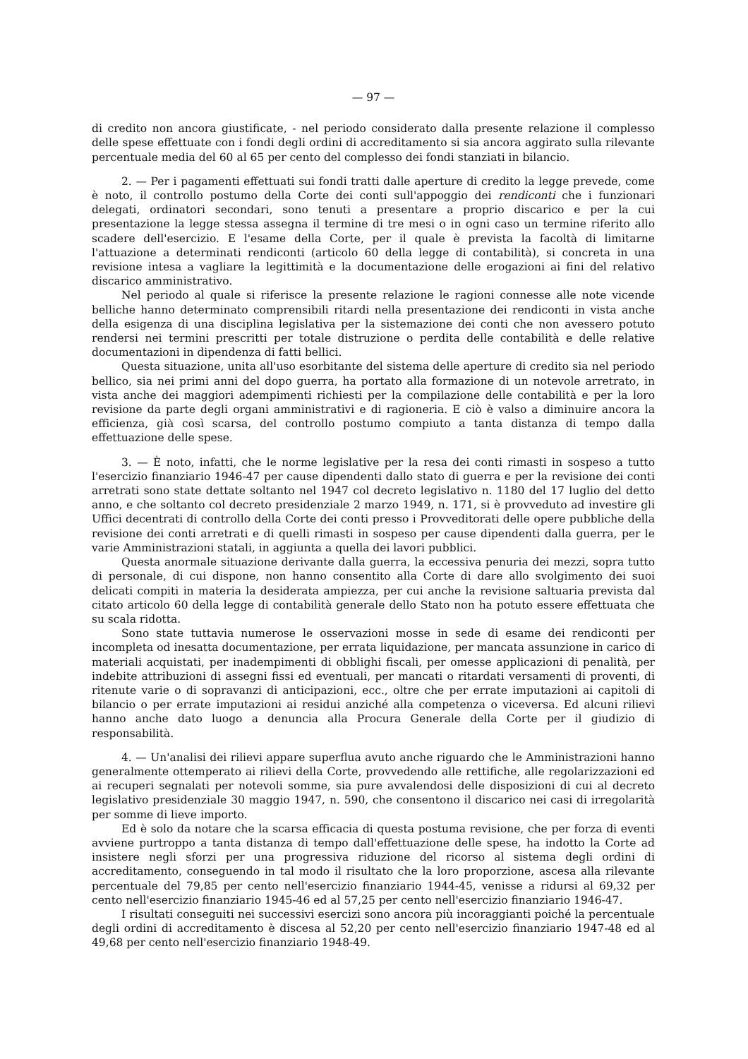— 97 —
di credito non ancora giustificate, - nel periodo considerato dalla presente relazione il complesso delle spese effettuate con i fondi degli ordini di accreditamento si sia ancora aggirato sulla rilevante percentuale media del 60 al 65 per cento del complesso dei fondi stanziati in bilancio.
2. — Per i pagamenti effettuati sui fondi tratti dalle aperture di credito la legge prevede, come è noto, il controllo postumo della Corte dei conti sull'appoggio dei rendiconti che i funzionari delegati, ordinatori secondari, sono tenuti a presentare a proprio discarico e per la cui presentazione la legge stessa assegna il termine di tre mesi o in ogni caso un termine riferito allo scadere dell'esercizio. E l'esame della Corte, per il quale è prevista la facoltà di limitarne l'attuazione a determinati rendiconti (articolo 60 della legge di contabilità), si concreta in una revisione intesa a vagliare la legittimità e la documentazione delle erogazioni ai fini del relativo discarico amministrativo.
Nel periodo al quale si riferisce la presente relazione le ragioni connesse alle note vicende belliche hanno determinato comprensibili ritardi nella presentazione dei rendiconti in vista anche della esigenza di una disciplina legislativa per la sistemazione dei conti che non avessero potuto rendersi nei termini prescritti per totale distruzione o perdita delle contabilità e delle relative documentazioni in dipendenza di fatti bellici.
Questa situazione, unita all'uso esorbitante del sistema delle aperture di credito sia nel periodo bellico, sia nei primi anni del dopo guerra, ha portato alla formazione di un notevole arretrato, in vista anche dei maggiori adempimenti richiesti per la compilazione delle contabilità e per la loro revisione da parte degli organi amministrativi e di ragioneria. E ciò è valso a diminuire ancora la efficienza, già così scarsa, del controllo postumo compiuto a tanta distanza di tempo dalla effettuazione delle spese.
3. — È noto, infatti, che le norme legislative per la resa dei conti rimasti in sospeso a tutto l'esercizio finanziario 1946-47 per cause dipendenti dallo stato di guerra e per la revisione dei conti arretrati sono state dettate soltanto nel 1947 col decreto legislativo n. 1180 del 17 luglio del detto anno, e che soltanto col decreto presidenziale 2 marzo 1949, n. 171, si è provveduto ad investire gli Uffici decentrati di controllo della Corte dei conti presso i Provveditorati delle opere pubbliche della revisione dei conti arretrati e di quelli rimasti in sospeso per cause dipendenti dalla guerra, per le varie Amministrazioni statali, in aggiunta a quella dei lavori pubblici.
Questa anormale situazione derivante dalla guerra, la eccessiva penuria dei mezzi, sopra tutto di personale, di cui dispone, non hanno consentito alla Corte di dare allo svolgimento dei suoi delicati compiti in materia la desiderata ampiezza, per cui anche la revisione saltuaria prevista dal citato articolo 60 della legge di contabilità generale dello Stato non ha potuto essere effettuata che su scala ridotta.
Sono state tuttavia numerose le osservazioni mosse in sede di esame dei rendiconti per incompleta od inesatta documentazione, per errata liquidazione, per mancata assunzione in carico di materiali acquistati, per inadempimenti di obblighi fiscali, per omesse applicazioni di penalità, per indebite attribuzioni di assegni fissi ed eventuali, per mancati o ritardati versamenti di proventi, di ritenute varie o di sopravanzi di anticipazioni, ecc., oltre che per errate imputazioni ai capitoli di bilancio o per errate imputazioni ai residui anziché alla competenza o viceversa. Ed alcuni rilievi hanno anche dato luogo a denuncia alla Procura Generale della Corte per il giudizio di responsabilità.
4. — Un'analisi dei rilievi appare superflua avuto anche riguardo che le Amministrazioni hanno generalmente ottemperato ai rilievi della Corte, provvedendo alle rettifiche, alle regolarizzazioni ed ai recuperi segnalati per notevoli somme, sia pure avvalendosi delle disposizioni di cui al decreto legislativo presidenziale 30 maggio 1947, n. 590, che consentono il discarico nei casi di irregolarità per somme di lieve importo.
Ed è solo da notare che la scarsa efficacia di questa postuma revisione, che per forza di eventi avviene purtroppo a tanta distanza di tempo dall'effettuazione delle spese, ha indotto la Corte ad insistere negli sforzi per una progressiva riduzione del ricorso al sistema degli ordini di accreditamento, conseguendo in tal modo il risultato che la loro proporzione, ascesa alla rilevante percentuale del 79,85 per cento nell'esercizio finanziario 1944-45, venisse a ridursi al 69,32 per cento nell'esercizio finanziario 1945-46 ed al 57,25 per cento nell'esercizio finanziario 1946-47.
I risultati conseguiti nei successivi esercizi sono ancora più incoraggianti poiché la percentuale degli ordini di accreditamento è discesa al 52,20 per cento nell'esercizio finanziario 1947-48 ed al 49,68 per cento nell'esercizio finanziario 1948-49.